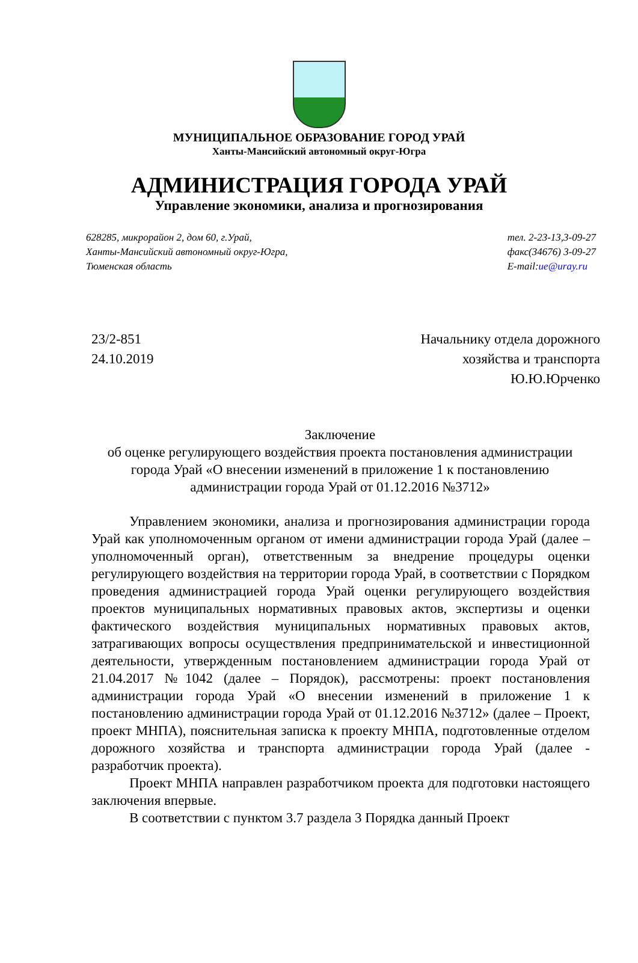МУНИЦИПАЛЬНОЕ ОБРАЗОВАНИЕ ГОРОД УРАЙ
Ханты-Мансийский автономный округ-Югра
АДМИНИСТРАЦИЯ ГОРОДА УРАЙ
Управление экономики, анализа и прогнозирования
628285, микрорайон 2, дом 60, г.Урай,
Ханты-Мансийский автономный округ-Югра,
Тюменская область
тел. 2-23-13,3-09-27
факс(34676) 3-09-27
E-mail:ue@uray.ru
23/2-851
24.10.2019
Начальнику отдела дорожного
хозяйства и транспорта
Ю.Ю.Юрченко
Заключение
об оценке регулирующего воздействия проекта постановления администрации города Урай «О внесении изменений в приложение 1 к постановлению администрации города Урай от 01.12.2016 №3712»
Управлением экономики, анализа и прогнозирования администрации города Урай как уполномоченным органом от имени администрации города Урай (далее – уполномоченный орган), ответственным за внедрение процедуры оценки регулирующего воздействия на территории города Урай, в соответствии с Порядком проведения администрацией города Урай оценки регулирующего воздействия проектов муниципальных нормативных правовых актов, экспертизы и оценки фактического воздействия муниципальных нормативных правовых актов, затрагивающих вопросы осуществления предпринимательской и инвестиционной деятельности, утвержденным постановлением администрации города Урай от 21.04.2017 №1042 (далее – Порядок), рассмотрены: проект постановления администрации города Урай «О внесении изменений в приложение 1 к постановлению администрации города Урай от 01.12.2016 №3712» (далее – Проект, проект МНПА), пояснительная записка к проекту МНПА, подготовленные отделом дорожного хозяйства и транспорта администрации города Урай (далее - разработчик проекта).
Проект МНПА направлен разработчиком проекта для подготовки настоящего заключения впервые.
В соответствии с пунктом 3.7 раздела 3 Порядка данный Проект